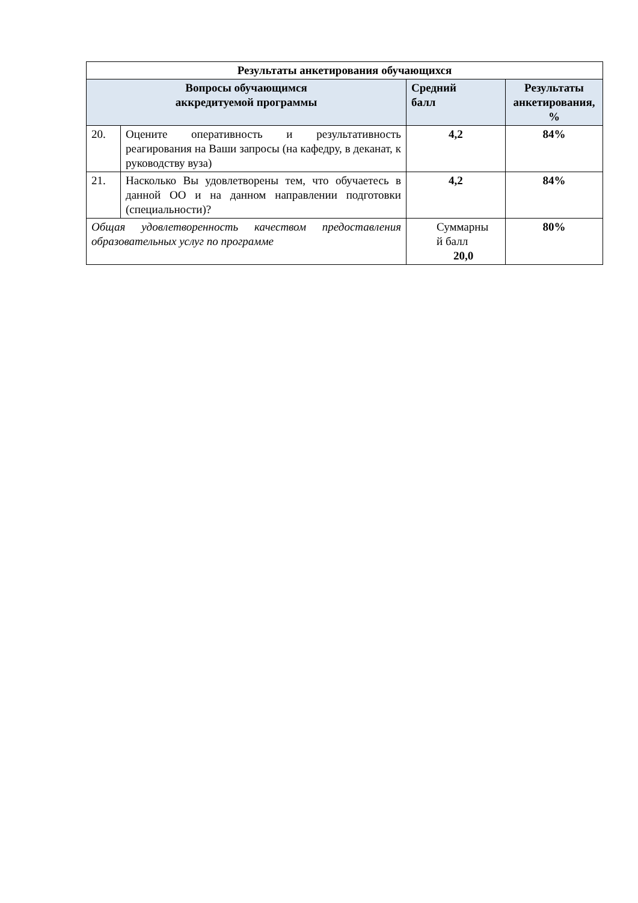| Результаты анкетирования обучающихся | | | |
| --- | --- | --- | --- |
| Вопросы обучающимся аккредитуемой программы | | Средний балл | Результаты анкетирования, % |
| 20. | Оцените оперативность и результативность реагирования на Ваши запросы (на кафедру, в деканат, к руководству вуза) | 4,2 | 84% |
| 21. | Насколько Вы удовлетворены тем, что обучаетесь в данной ОО и на данном направлении подготовки (специальности)? | 4,2 | 84% |
| Общая удовлетворенность качеством предоставления образовательных услуг по программе | | Суммарны й балл 20,0 | 80% |